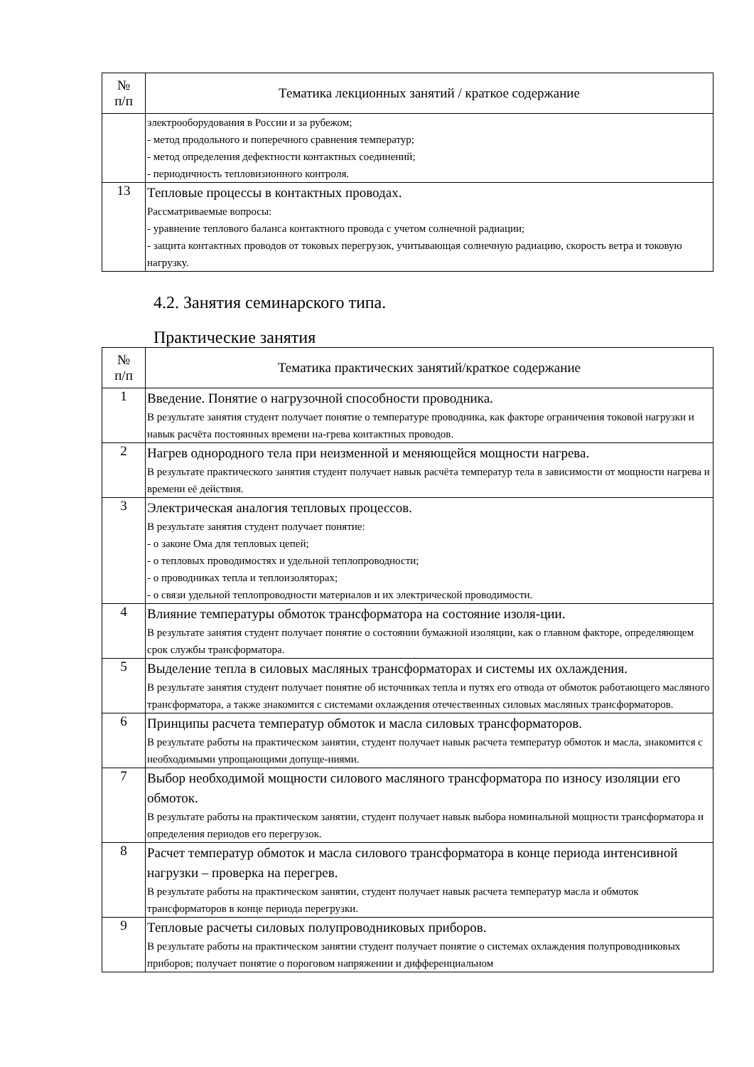| № п/п | Тематика лекционных занятий / краткое содержание |
| --- | --- |
| | электрооборудования в России и за рубежом; - метод продольного и поперечного сравнения температур; - метод определения дефектности контактных соединений; - периодичность тепловизионного контроля. |
| 13 | Тепловые процессы в контактных проводах. Рассматриваемые вопросы: - уравнение теплового баланса контактного провода с учетом солнечной радиации; - защита контактных проводов от токовых перегрузок, учитывающая солнечную радиацию, скорость ветра и токовую нагрузку. |
4.2. Занятия семинарского типа.
Практические занятия
| № п/п | Тематика практических занятий/краткое содержание |
| --- | --- |
| 1 | Введение. Понятие о нагрузочной способности проводника. В результате занятия студент получает понятие о температуре проводника, как факторе ограничения токовой нагрузки и навык расчёта постоянных времени на-грева контактных проводов. |
| 2 | Нагрев однородного тела при неизменной и меняющейся мощности нагрева. В результате практического занятия студент получает навык расчёта температур тела в зависимости от мощности нагрева и времени её действия. |
| 3 | Электрическая аналогия тепловых процессов. В результате занятия студент получает понятие: - о законе Ома для тепловых цепей; - о тепловых проводимостях и удельной теплопроводности; - о проводниках тепла и теплоизоляторах; - о связи удельной теплопроводности материалов и их электрической проводимости. |
| 4 | Влияние температуры обмоток трансформатора на состояние изоля-ции. В результате занятия студент получает понятие о состоянии бумажной изоляции, как о главном факторе, определяющем срок службы трансформатора. |
| 5 | Выделение тепла в силовых масляных трансформаторах и системы их охлаждения. В результате занятия студент получает понятие об источниках тепла и путях его отвода от обмоток работающего масляного трансформатора, а также знакомится с системами охлаждения отечественных силовых масляных трансформаторов. |
| 6 | Принципы расчета температур обмоток и масла силовых трансформаторов. В результате работы на практическом занятии, студент получает навык расчета температур обмоток и масла, знакомится с необходимыми упрощающими допуще-ниями. |
| 7 | Выбор необходимой мощности силового масляного трансформатора по износу изоляции его обмоток. В результате работы на практическом занятии, студент получает навык выбора номинальной мощности трансформатора и определения периодов его перегрузок. |
| 8 | Расчет температур обмоток и масла силового трансформатора в конце периода интенсивной нагрузки – проверка на перегрев. В результате работы на практическом занятии, студент получает навык расчета температур масла и обмоток трансформаторов в конце периода перегрузки. |
| 9 | Тепловые расчеты силовых полупроводниковых приборов. В результате работы на практическом занятии студент получает понятие о системах охлаждения полупроводниковых приборов; получает понятие о пороговом напряжении и дифференциальном |